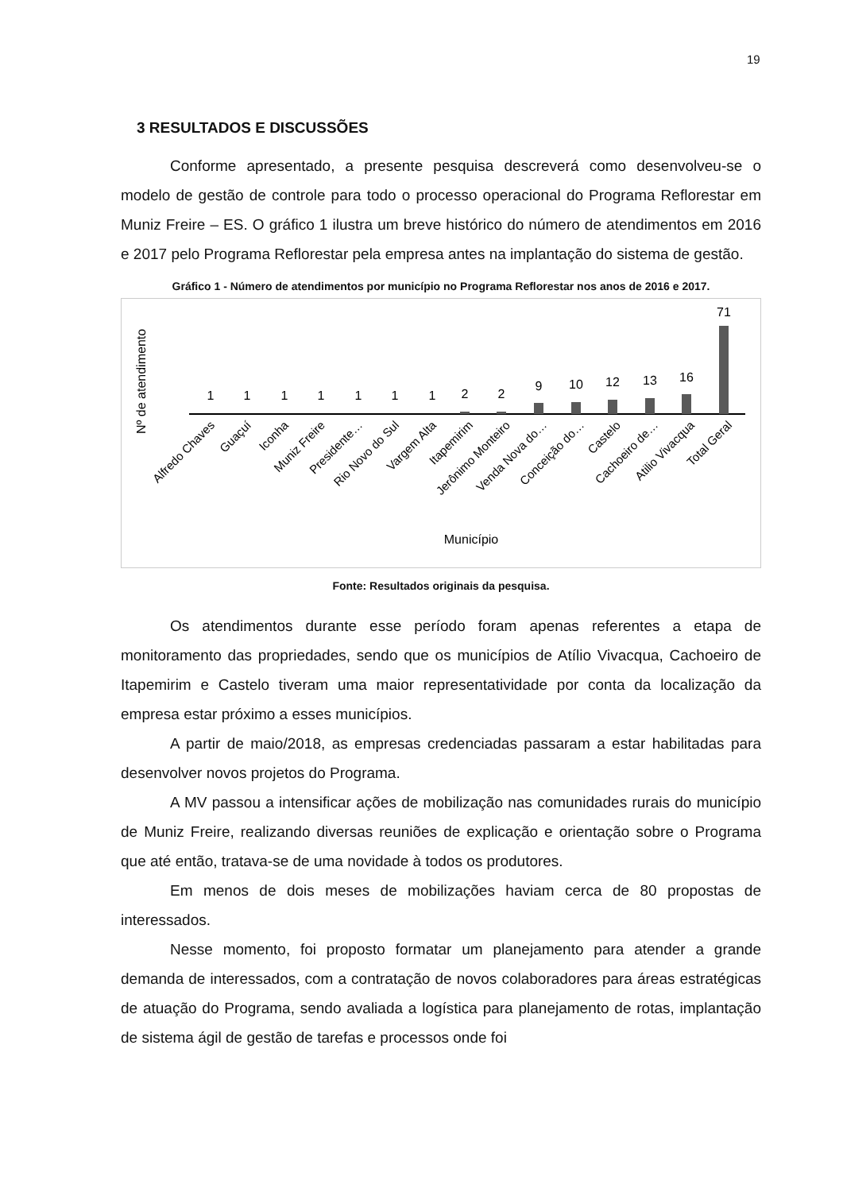19
3 RESULTADOS E DISCUSSÕES
Conforme apresentado, a presente pesquisa descreverá como desenvolveu-se o modelo de gestão de controle para todo o processo operacional do Programa Reflorestar em Muniz Freire – ES. O gráfico 1 ilustra um breve histórico do número de atendimentos em 2016 e 2017 pelo Programa Reflorestar pela empresa antes na implantação do sistema de gestão.
Gráfico 1 - Número de atendimentos por município no Programa Reflorestar nos anos de 2016 e 2017.
Nº de atendimento
1
1
1
1
1
1
1
2
2
9
10
12
13
16
71
Alfredo Chaves
Guaçuí
Iconha
Muniz Freire
Presidente…
Rio Novo do Sul
Vargem Alta
Itapemirim
Jerônimo Monteiro
Venda Nova do…
Conceição do…
Castelo
Cachoeiro de…
Atilio Vivacqua
Total Geral
Município
Fonte: Resultados originais da pesquisa.
Os atendimentos durante esse período foram apenas referentes a etapa de monitoramento das propriedades, sendo que os municípios de Atílio Vivacqua, Cachoeiro de Itapemirim e Castelo tiveram uma maior representatividade por conta da localização da empresa estar próximo a esses municípios.
A partir de maio/2018, as empresas credenciadas passaram a estar habilitadas para desenvolver novos projetos do Programa.
A MV passou a intensificar ações de mobilização nas comunidades rurais do município de Muniz Freire, realizando diversas reuniões de explicação e orientação sobre o Programa que até então, tratava-se de uma novidade à todos os produtores.
Em menos de dois meses de mobilizações haviam cerca de 80 propostas de interessados.
Nesse momento, foi proposto formatar um planejamento para atender a grande demanda de interessados, com a contratação de novos colaboradores para áreas estratégicas de atuação do Programa, sendo avaliada a logística para planejamento de rotas, implantação de sistema ágil de gestão de tarefas e processos onde foi